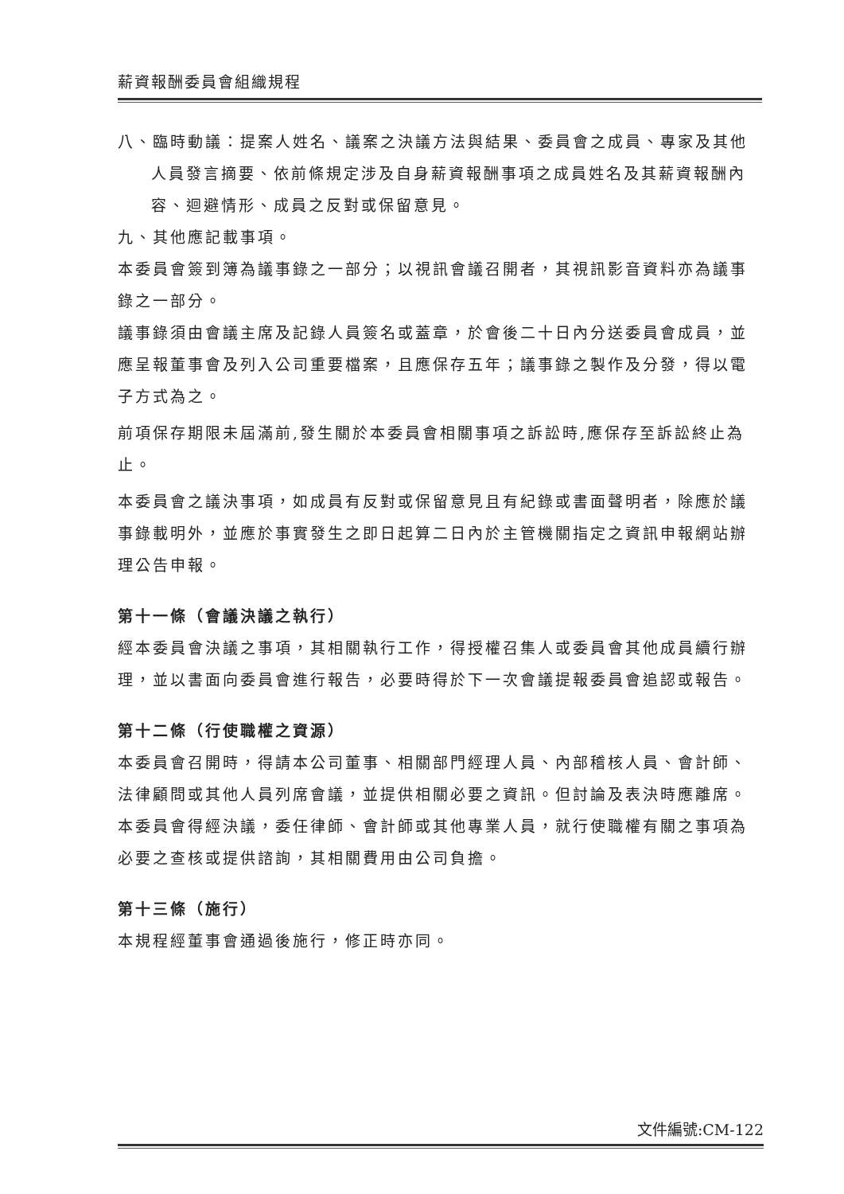薪資報酬委員會組織規程
八、臨時動議：提案人姓名、議案之決議方法與結果、委員會之成員、專家及其他人員發言摘要、依前條規定涉及自身薪資報酬事項之成員姓名及其薪資報酬內容、迴避情形、成員之反對或保留意見。
九、其他應記載事項。
本委員會簽到簿為議事錄之一部分；以視訊會議召開者，其視訊影音資料亦為議事錄之一部分。
議事錄須由會議主席及記錄人員簽名或蓋章，於會後二十日內分送委員會成員，並應呈報董事會及列入公司重要檔案，且應保存五年；議事錄之製作及分發，得以電子方式為之。
前項保存期限未屆滿前,發生關於本委員會相關事項之訴訟時,應保存至訴訟終止為止。
本委員會之議決事項，如成員有反對或保留意見且有紀錄或書面聲明者，除應於議事錄載明外，並應於事實發生之即日起算二日內於主管機關指定之資訊申報網站辦理公告申報。
第十一條（會議決議之執行）
經本委員會決議之事項，其相關執行工作，得授權召集人或委員會其他成員續行辦理，並以書面向委員會進行報告，必要時得於下一次會議提報委員會追認或報告。
第十二條（行使職權之資源）
本委員會召開時，得請本公司董事、相關部門經理人員、內部稽核人員、會計師、法律顧問或其他人員列席會議，並提供相關必要之資訊。但討論及表決時應離席。
本委員會得經決議，委任律師、會計師或其他專業人員，就行使職權有關之事項為必要之查核或提供諮詢，其相關費用由公司負擔。
第十三條（施行）
本規程經董事會通過後施行，修正時亦同。
文件編號:CM-122